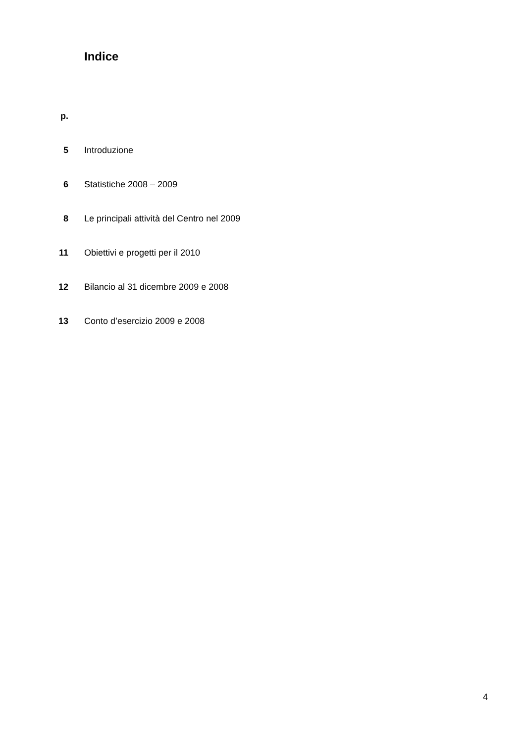Indice
| p. | |
| 5 | Introduzione |
| 6 | Statistiche 2008 – 2009 |
| 8 | Le principali attività del Centro nel 2009 |
| 11 | Obiettivi e progetti per il 2010 |
| 12 | Bilancio al 31 dicembre 2009 e 2008 |
| 13 | Conto d’esercizio 2009 e 2008 |
4